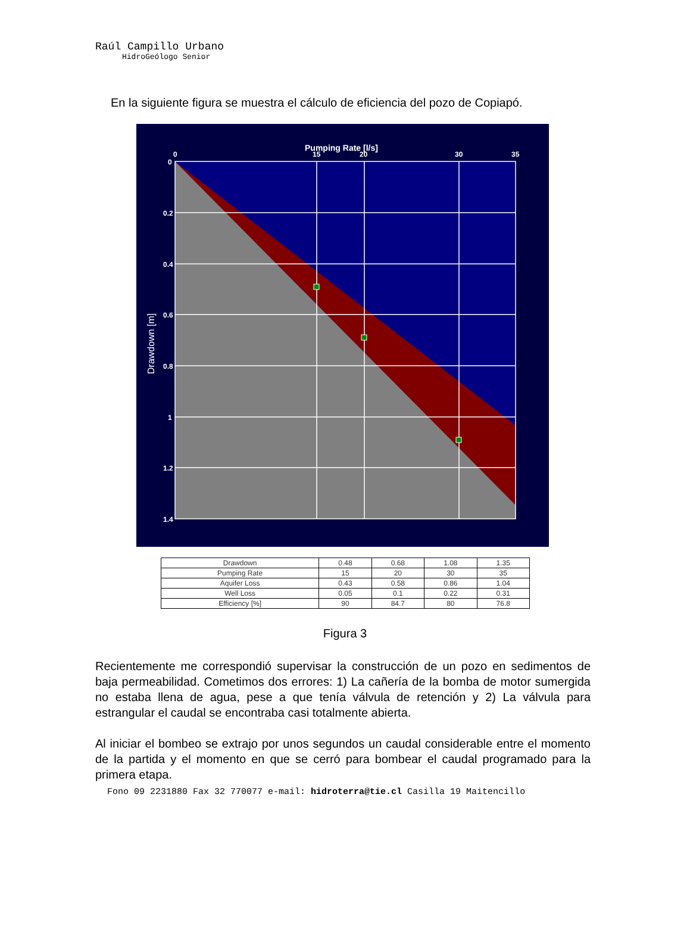Raúl Campillo Urbano
HidroGeólogo Senior
En la siguiente figura se muestra el cálculo de eficiencia del pozo de Copiapó.
Pumping Rate [l/s]
0
15
20
30
35
0
0.2
0.4
0.6
0.8
1
1.2
1.4
Drawdown [m]
| Drawdown | 0.48 | 0.68 | 1.08 | 1.35 |
| Pumping Rate | 15 | 20 | 30 | 35 |
| Aquifer Loss | 0.43 | 0.58 | 0.86 | 1.04 |
| Well Loss | 0.05 | 0.1 | 0.22 | 0.31 |
| Efficiency [%] | 90 | 84.7 | 80 | 76.8 |
Figura 3
Recientemente me correspondió supervisar la construcción de un pozo en sedimentos de baja permeabilidad. Cometimos dos errores: 1) La cañería de la bomba de motor sumergida no estaba llena de agua, pese a que tenía válvula de retención y 2) La válvula para estrangular el caudal se encontraba casi totalmente abierta.
Al iniciar el bombeo se extrajo por unos segundos un caudal considerable entre el momento de la partida y el momento en que se cerró para bombear el caudal programado para la primera etapa.
Fono 09 2231880 Fax 32 770077 e-mail: hidroterra@tie.cl Casilla 19 Maitencillo